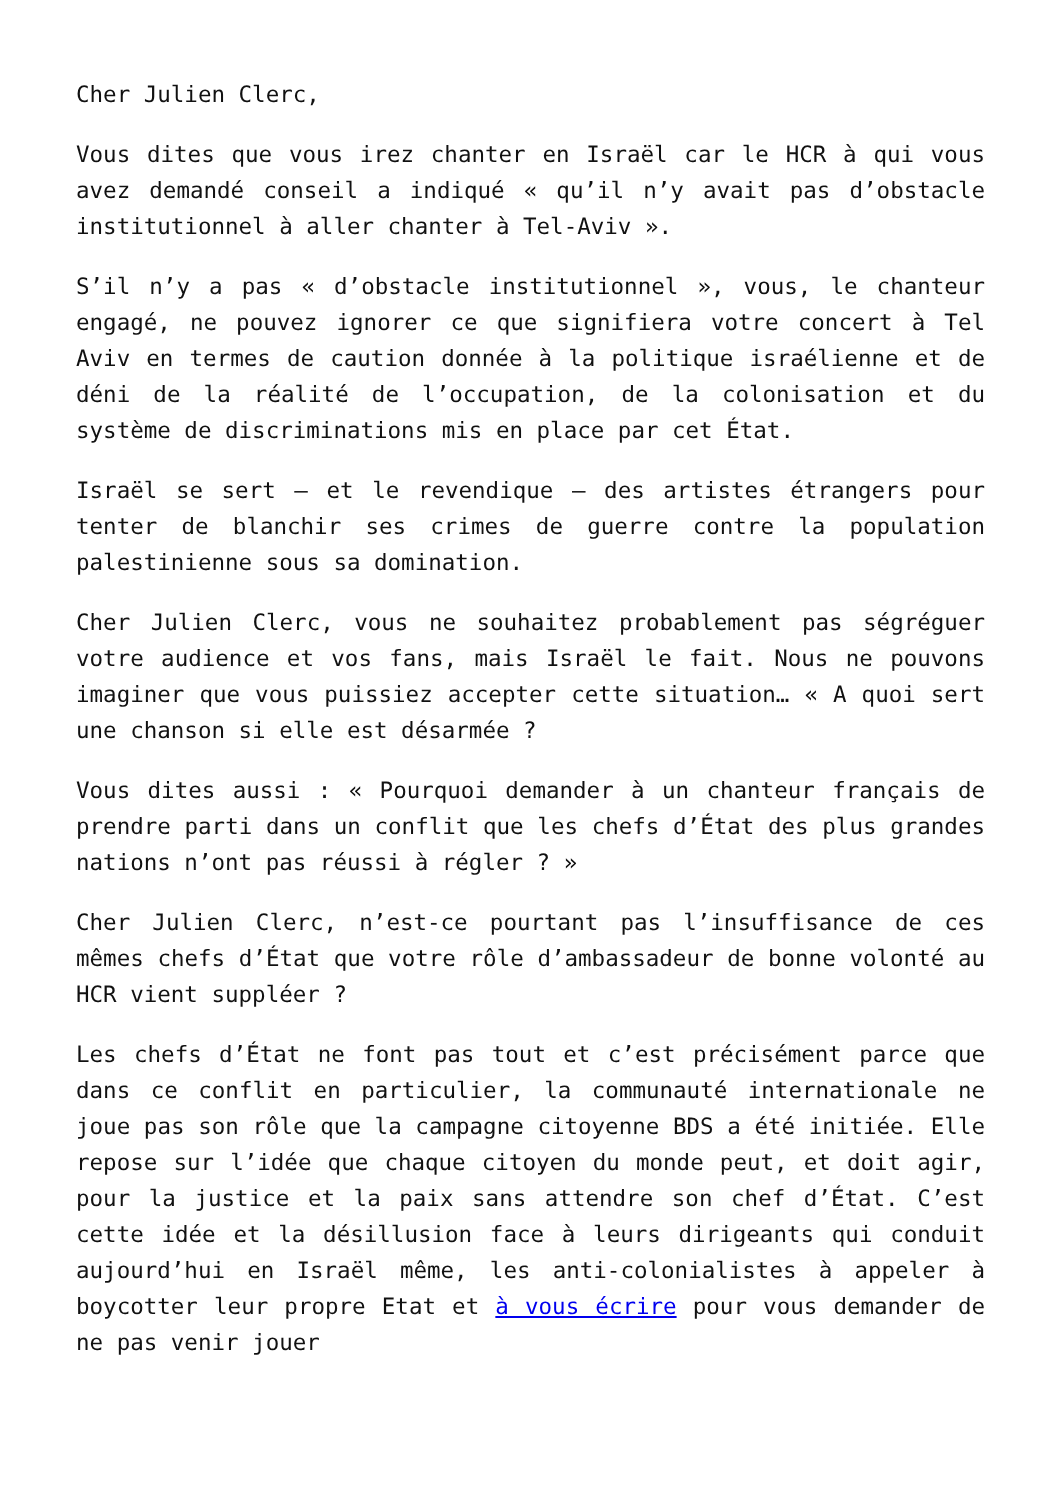Cher Julien Clerc,
Vous dites que vous irez chanter en Israël car le HCR à qui vous avez demandé conseil a indiqué « qu’il n’y avait pas d’obstacle institutionnel à aller chanter à Tel-Aviv ».
S’il n’y a pas « d’obstacle institutionnel », vous, le chanteur engagé, ne pouvez ignorer ce que signifiera votre concert à Tel Aviv en termes de caution donnée à la politique israélienne et de déni de la réalité de l’occupation, de la colonisation et du système de discriminations mis en place par cet État.
Israël se sert – et le revendique – des artistes étrangers pour tenter de blanchir ses crimes de guerre contre la population palestinienne sous sa domination.
Cher Julien Clerc, vous ne souhaitez probablement pas ségréguer votre audience et vos fans, mais Israël le fait. Nous ne pouvons imaginer que vous puissiez accepter cette situation… « A quoi sert une chanson si elle est désarmée ?
Vous dites aussi : « Pourquoi demander à un chanteur français de prendre parti dans un conflit que les chefs d’État des plus grandes nations n’ont pas réussi à régler ? »
Cher Julien Clerc, n’est-ce pourtant pas l’insuffisance de ces mêmes chefs d’État que votre rôle d’ambassadeur de bonne volonté au HCR vient suppléer ?
Les chefs d’État ne font pas tout et c’est précisément parce que dans ce conflit en particulier, la communauté internationale ne joue pas son rôle que la campagne citoyenne BDS a été initiée. Elle repose sur l’idée que chaque citoyen du monde peut, et doit agir, pour la justice et la paix sans attendre son chef d’État. C’est cette idée et la désillusion face à leurs dirigeants qui conduit aujourd’hui en Israël même, les anti-colonialistes à appeler à boycotter leur propre Etat et à vous écrire pour vous demander de ne pas venir jouer